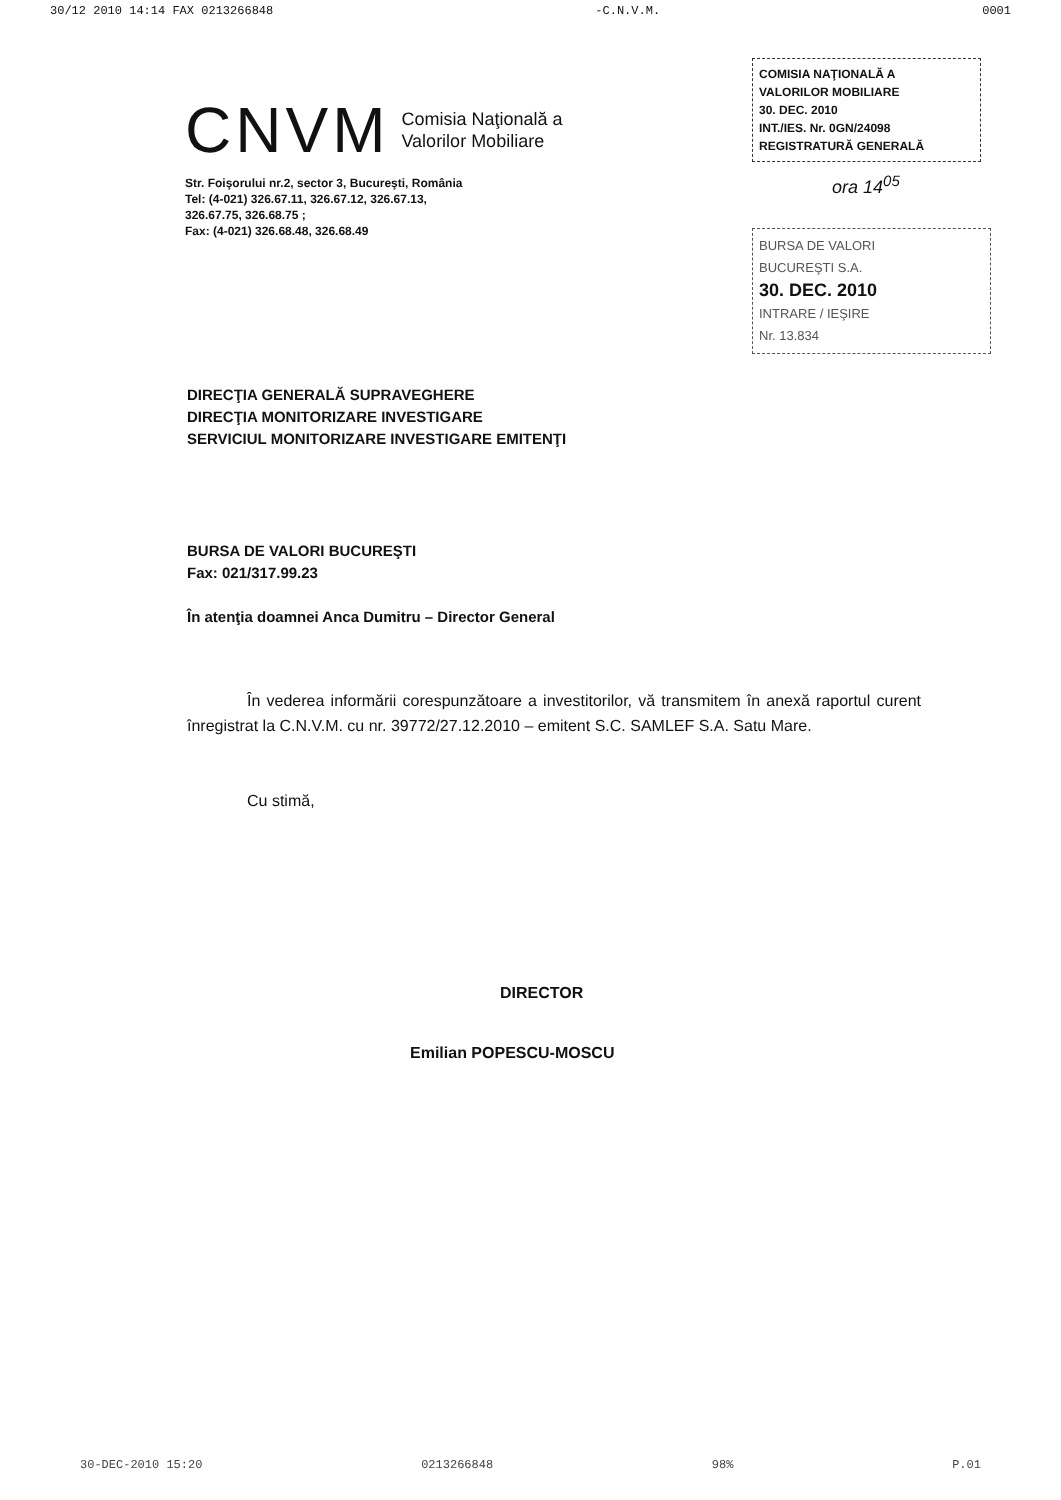30/12 2010 14:14 FAX 0213266848 -C.N.V.M. 0001
CNVM Comisia Naţională a
Valorilor Mobiliare
Str. Foişorului nr.2, sector 3, Bucureşti, România
Tel: (4-021) 326.67.11, 326.67.12, 326.67.13,
326.67.75, 326.68.75 ;
Fax: (4-021) 326.68.48, 326.68.49
COMISIA NAŢIONALĂ A
VALORILOR MOBILIARE
30. DEC. 2010
INT./IES. Nr. 0GN/24098
REGISTRATURĂ GENERALĂ
ora 14<sup>05</sup>
BURSA DE VALORI
BUCUREŞTI S.A.
30. DEC. 2010
INTRARE / IEŞIRE
Nr. 13.834
DIRECŢIA GENERALĂ SUPRAVEGHERE
DIRECŢIA MONITORIZARE INVESTIGARE
SERVICIUL MONITORIZARE INVESTIGARE EMITENŢI
BURSA DE VALORI BUCUREŞTI
Fax: 021/317.99.23
În atenţia doamnei Anca Dumitru – Director General
În vederea informării corespunzătoare a investitorilor, vă transmitem în anexă raportul curent înregistrat la C.N.V.M. cu nr. 39772/27.12.2010 – emitent S.C. SAMLEF S.A. Satu Mare.
Cu stimă,
DIRECTOR
Emilian POPESCU-MOSCU
30-DEC-2010 15:20 0213266848 98% P.01